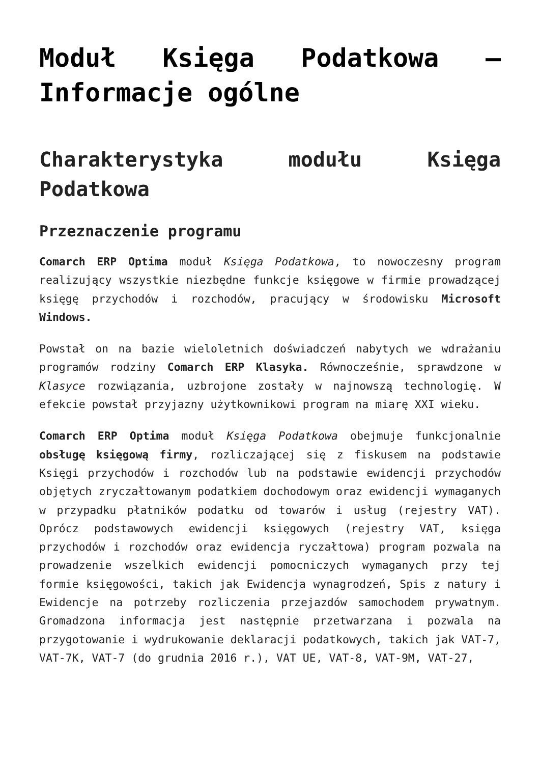Moduł Księga Podatkowa – Informacje ogólne
Charakterystyka modułu Księga Podatkowa
Przeznaczenie programu
Comarch ERP Optima moduł Księga Podatkowa, to nowoczesny program realizujący wszystkie niezbędne funkcje księgowe w firmie prowadzącej księgę przychodów i rozchodów, pracujący w środowisku Microsoft Windows.
Powstał on na bazie wieloletnich doświadczeń nabytych we wdrażaniu programów rodziny Comarch ERP Klasyka. Równocześnie, sprawdzone w Klasyce rozwiązania, uzbrojone zostały w najnowszą technologię. W efekcie powstał przyjazny użytkownikowi program na miarę XXI wieku.
Comarch ERP Optima moduł Księga Podatkowa obejmuje funkcjonalnie obsługę księgową firmy, rozliczającej się z fiskusem na podstawie Księgi przychodów i rozchodów lub na podstawie ewidencji przychodów objętych zryczałtowanym podatkiem dochodowym oraz ewidencji wymaganych w przypadku płatników podatku od towarów i usług (rejestry VAT). Oprócz podstawowych ewidencji księgowych (rejestry VAT, księga przychodów i rozchodów oraz ewidencja ryczałtowa) program pozwala na prowadzenie wszelkich ewidencji pomocniczych wymaganych przy tej formie księgowości, takich jak Ewidencja wynagrodzeń, Spis z natury i Ewidencje na potrzeby rozliczenia przejazdów samochodem prywatnym. Gromadzona informacja jest następnie przetwarzana i pozwala na przygotowanie i wydrukowanie deklaracji podatkowych, takich jak VAT-7, VAT-7K, VAT-7 (do grudnia 2016 r.), VAT UE, VAT-8, VAT-9M, VAT-27,